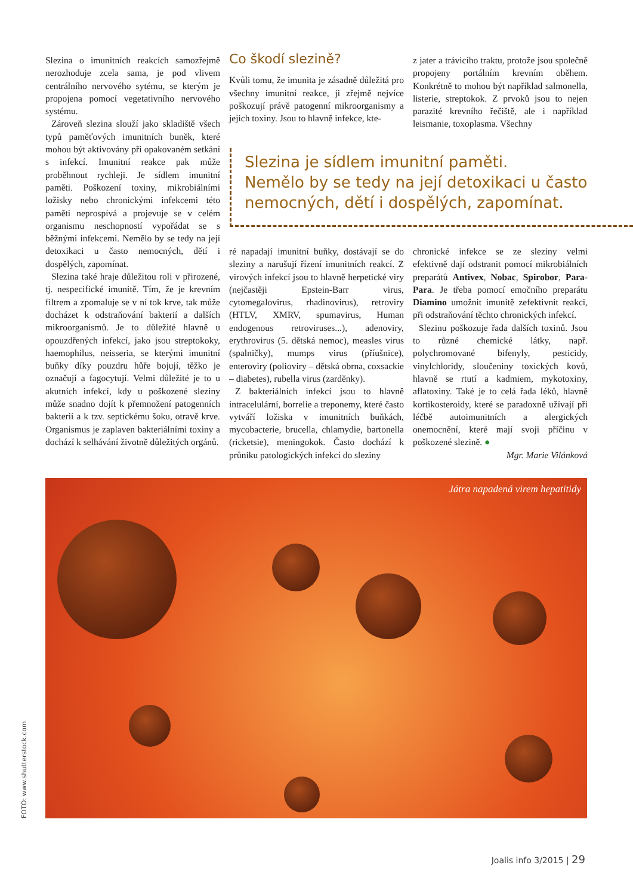Slezina o imunitních reakcích samozřejmě nerozhoduje zcela sama, je pod vlivem centrálního nervového sytému, se kterým je propojena pomocí vegetativního nervového systému.
Zároveň slezina slouží jako skladiště všech typů paměťových imunitních buněk, které mohou být aktivovány při opakovaném setkání s infekcí. Imunitní reakce pak může proběhnout rychleji. Je sídlem imunitní paměti. Poškození toxiny, mikrobiálními ložisky nebo chronickými infekcemi této paměti neprospívá a projevuje se v celém organismu neschopností vypořádat se s běžnými infekcemi. Nemělo by se tedy na její detoxikaci u často nemocných, dětí i dospělých, zapomínat.
Slezina také hraje důležitou roli v přirozené, tj. nespecifické imunitě. Tím, že je krevním filtrem a zpomaluje se v ní tok krve, tak může docházet k odstraňování bakterií a dalších mikroorganismů. Je to důležité hlavně u opouzdřených infekcí, jako jsou streptokoky, haemophilus, neisseria, se kterými imunitní buňky díky pouzdru hůře bojují, těžko je označují a fagocytují. Velmi důležité je to u akutních infekcí, kdy u poškozené sleziny může snadno dojít k přemnožení patogenních bakterií a k tzv. septickému šoku, otravě krve. Organismus je zaplaven bakteriálními toxiny a dochází k selhávání životně důležitých orgánů.
Co škodí slezině?
Kvůli tomu, že imunita je zásadně důležitá pro všechny imunitní reakce, ji zřejmě nejvíce poškozují právě patogenní mikroorganismy a jejich toxiny. Jsou to hlavně infekce, kte-
z jater a trávicího traktu, protože jsou společně propojeny portálním krevním oběhem. Konkrétně to mohou být například salmonella, listerie, streptokok. Z prvoků jsou to nejen parazité krevního řečiště, ale i například leismanie, toxoplasma. Všechny
Slezina je sídlem imunitní paměti.
Nemělo by se tedy na její detoxikaci u často nemocných, dětí i dospělých, zapomínat.
ré napadají imunitní buňky, dostávají se do sleziny a narušují řízení imunitních reakcí. Z virových infekcí jsou to hlavně herpetické viry (nejčastěji Epstein-Barr virus, cytomegalovirus, rhadinovirus), retroviry (HTLV, XMRV, spumavirus, Human endogenous retroviruses...), adenoviry, erythrovirus (5. dětská nemoc), measles virus (spalničky), mumps virus (příušnice), enteroviry (polioviry – dětská obrna, coxsackie – diabetes), rubella virus (zarděnky).
Z bakteriálních infekcí jsou to hlavně intracelulární, borrelie a treponemy, které často vytváří ložiska v imunitních buňkách, mycobacterie, brucella, chlamydie, bartonella (ricketsie), meningokok. Často dochází k průniku patologických infekcí do sleziny
chronické infekce se ze sleziny velmi efektivně dají odstranit pomocí mikrobiálních preparátů Antivex, Nobac, Spirobor, Para-Para. Je třeba pomocí emočního preparátu Diamino umožnit imunitě zefektivnit reakci, při odstraňování těchto chronických infekcí.
Slezinu poškozuje řada dalších toxinů. Jsou to různé chemické látky, např. polychromované bifenyly, pesticidy, vinylchloridy, sloučeniny toxických kovů, hlavně se rtutí a kadmiem, mykotoxiny, aflatoxiny. Také je to celá řada léků, hlavně kortikosteroidy, které se paradoxně užívají při léčbě autoimunitních a alergických onemocnění, které mají svoji příčinu v poškozené slezině. ●
Mgr. Marie Vilánková
Játra napadená virem hepatitidy
FOTO: www.shutterstock.com
Joalis info 3/2015 | 29